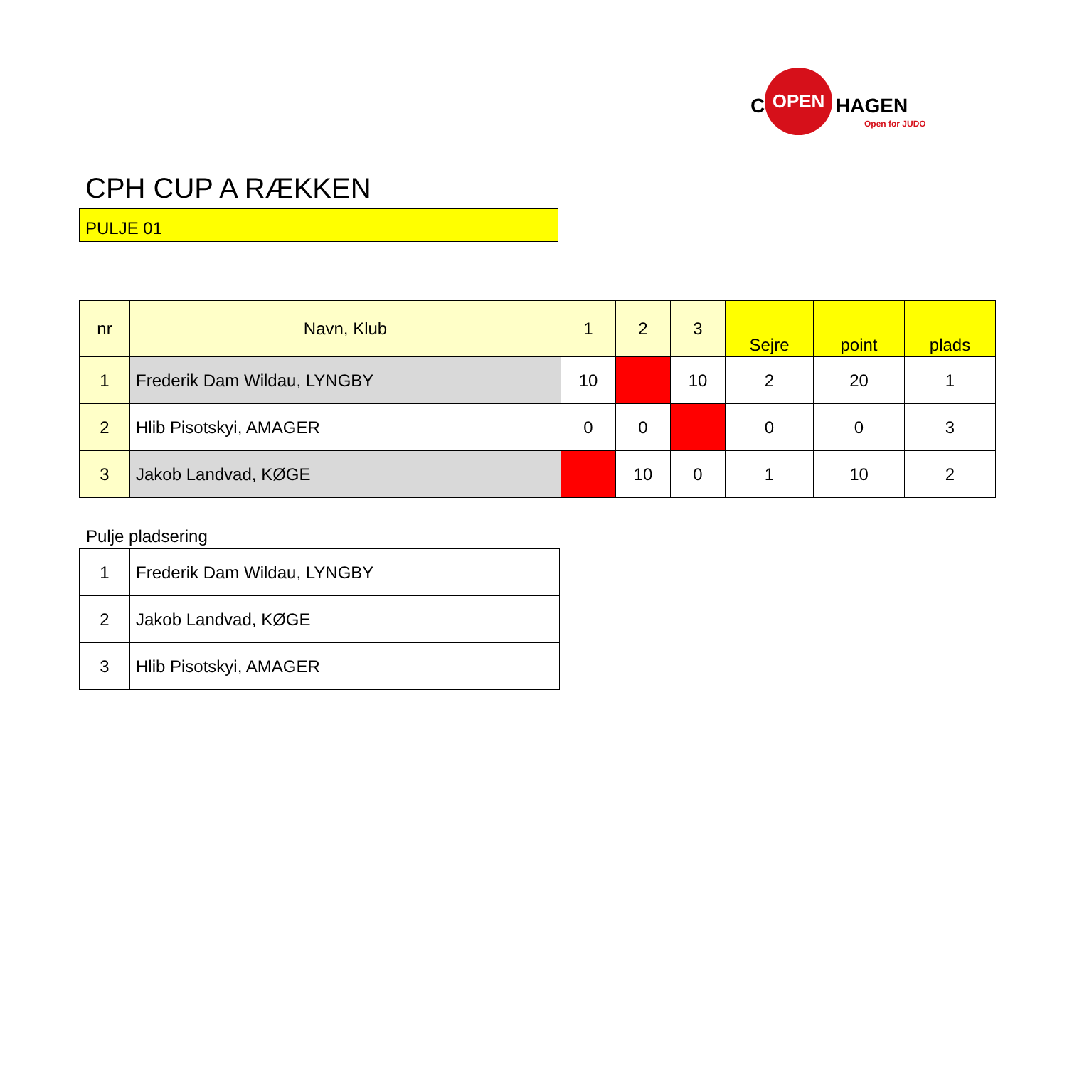C
OPEN
HAGEN
Open for JUDO
CPH CUP A RÆKKEN
PULJE 01
| nr | Navn, Klub | 1 | 2 | 3 | Sejre | point | plads |
| --- | --- | --- | --- | --- | --- | --- | --- |
| 1 | Frederik Dam Wildau, LYNGBY | 10 | | 10 | 2 | 20 | 1 |
| 2 | Hlib Pisotskyi, AMAGER | 0 | 0 | | 0 | 0 | 3 |
| 3 | Jakob Landvad, KØGE | | 10 | 0 | 1 | 10 | 2 |
Pulje pladsering
| 1 | Frederik Dam Wildau, LYNGBY |
| 2 | Jakob Landvad, KØGE |
| 3 | Hlib Pisotskyi, AMAGER |